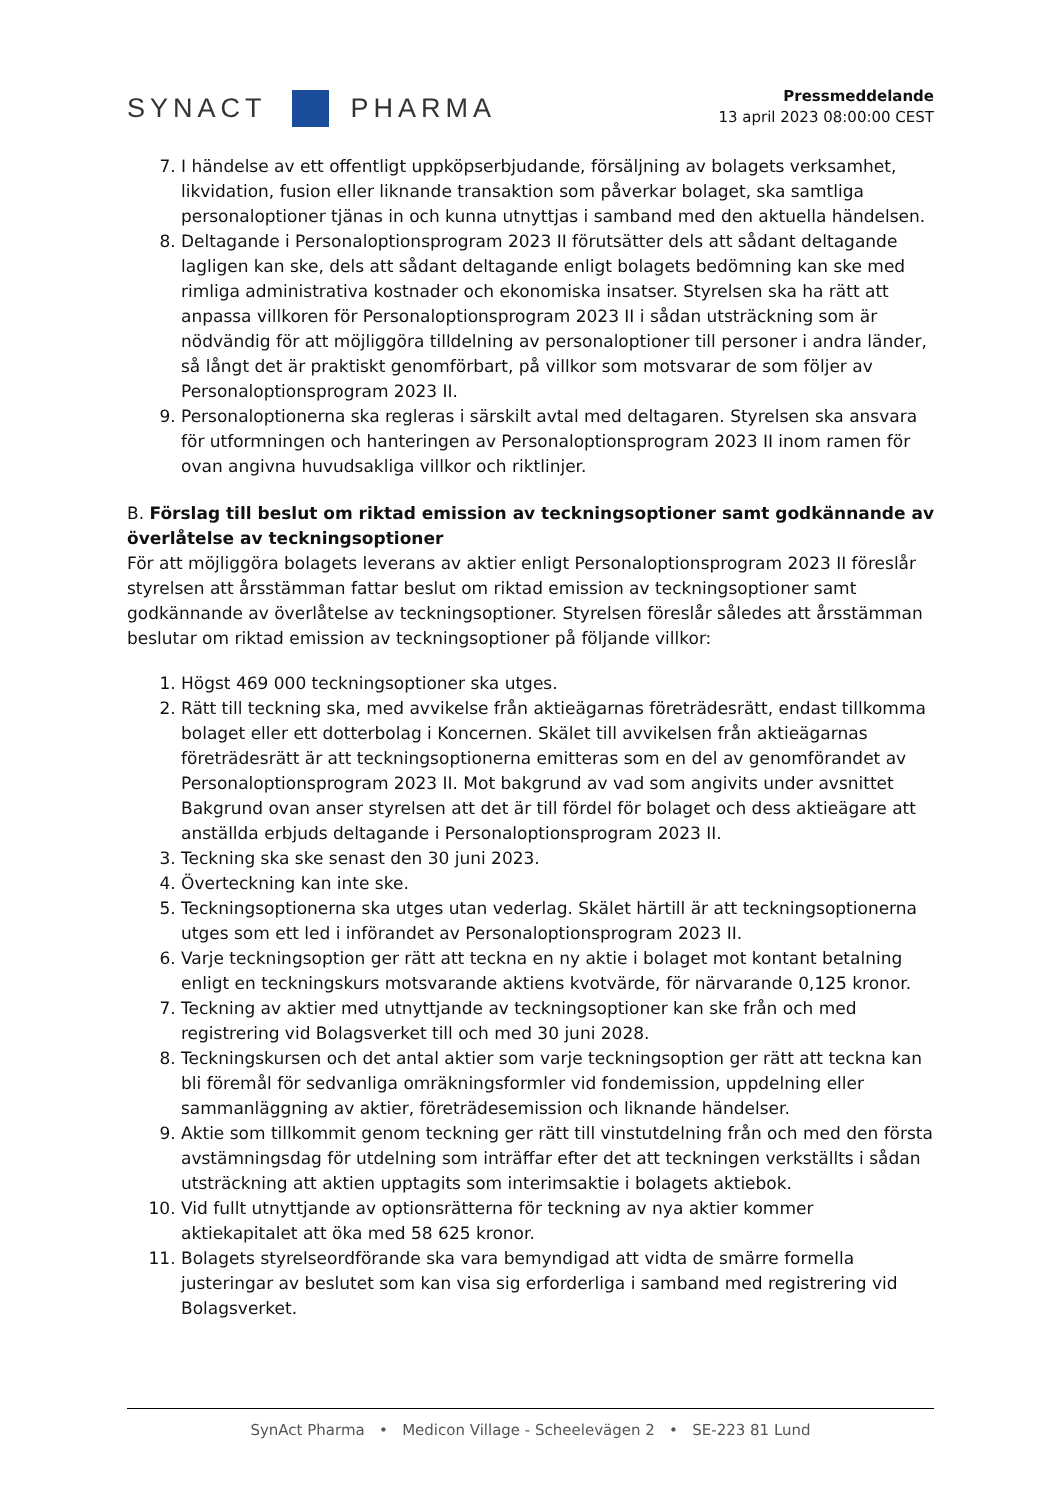SYNACT
PHARMA
Pressmeddelande
13 april 2023 08:00:00 CEST
7. I händelse av ett offentligt uppköpserbjudande, försäljning av bolagets verksamhet, likvidation, fusion eller liknande transaktion som påverkar bolaget, ska samtliga personaloptioner tjänas in och kunna utnyttjas i samband med den aktuella händelsen.
8. Deltagande i Personaloptionsprogram 2023 II förutsätter dels att sådant deltagande lagligen kan ske, dels att sådant deltagande enligt bolagets bedömning kan ske med rimliga administrativa kostnader och ekonomiska insatser. Styrelsen ska ha rätt att anpassa villkoren för Personaloptionsprogram 2023 II i sådan utsträckning som är nödvändig för att möjliggöra tilldelning av personaloptioner till personer i andra länder, så långt det är praktiskt genomförbart, på villkor som motsvarar de som följer av Personaloptionsprogram 2023 II.
9. Personaloptionerna ska regleras i särskilt avtal med deltagaren. Styrelsen ska ansvara för utformningen och hanteringen av Personaloptionsprogram 2023 II inom ramen för ovan angivna huvudsakliga villkor och riktlinjer.
B. Förslag till beslut om riktad emission av teckningsoptioner samt godkännande av överlåtelse av teckningsoptioner
För att möjliggöra bolagets leverans av aktier enligt Personaloptionsprogram 2023 II föreslår styrelsen att årsstämman fattar beslut om riktad emission av teckningsoptioner samt godkännande av överlåtelse av teckningsoptioner. Styrelsen föreslår således att årsstämman beslutar om riktad emission av teckningsoptioner på följande villkor:
1. Högst 469 000 teckningsoptioner ska utges.
2. Rätt till teckning ska, med avvikelse från aktieägarnas företrädesrätt, endast tillkomma bolaget eller ett dotterbolag i Koncernen. Skälet till avvikelsen från aktieägarnas företrädesrätt är att teckningsoptionerna emitteras som en del av genomförandet av Personaloptionsprogram 2023 II. Mot bakgrund av vad som angivits under avsnittet Bakgrund ovan anser styrelsen att det är till fördel för bolaget och dess aktieägare att anställda erbjuds deltagande i Personaloptionsprogram 2023 II.
3. Teckning ska ske senast den 30 juni 2023.
4. Överteckning kan inte ske.
5. Teckningsoptionerna ska utges utan vederlag. Skälet härtill är att teckningsoptionerna utges som ett led i införandet av Personaloptionsprogram 2023 II.
6. Varje teckningsoption ger rätt att teckna en ny aktie i bolaget mot kontant betalning enligt en teckningskurs motsvarande aktiens kvotvärde, för närvarande 0,125 kronor.
7. Teckning av aktier med utnyttjande av teckningsoptioner kan ske från och med registrering vid Bolagsverket till och med 30 juni 2028.
8. Teckningskursen och det antal aktier som varje teckningsoption ger rätt att teckna kan bli föremål för sedvanliga omräkningsformler vid fondemission, uppdelning eller sammanläggning av aktier, företrädesemission och liknande händelser.
9. Aktie som tillkommit genom teckning ger rätt till vinstutdelning från och med den första avstämningsdag för utdelning som inträffar efter det att teckningen verkställts i sådan utsträckning att aktien upptagits som interimsaktie i bolagets aktiebok.
10. Vid fullt utnyttjande av optionsrätterna för teckning av nya aktier kommer aktiekapitalet att öka med 58 625 kronor.
11. Bolagets styrelseordförande ska vara bemyndigad att vidta de smärre formella justeringar av beslutet som kan visa sig erforderliga i samband med registrering vid Bolagsverket.
SynAct Pharma • Medicon Village - Scheelevägen 2 • SE-223 81 Lund